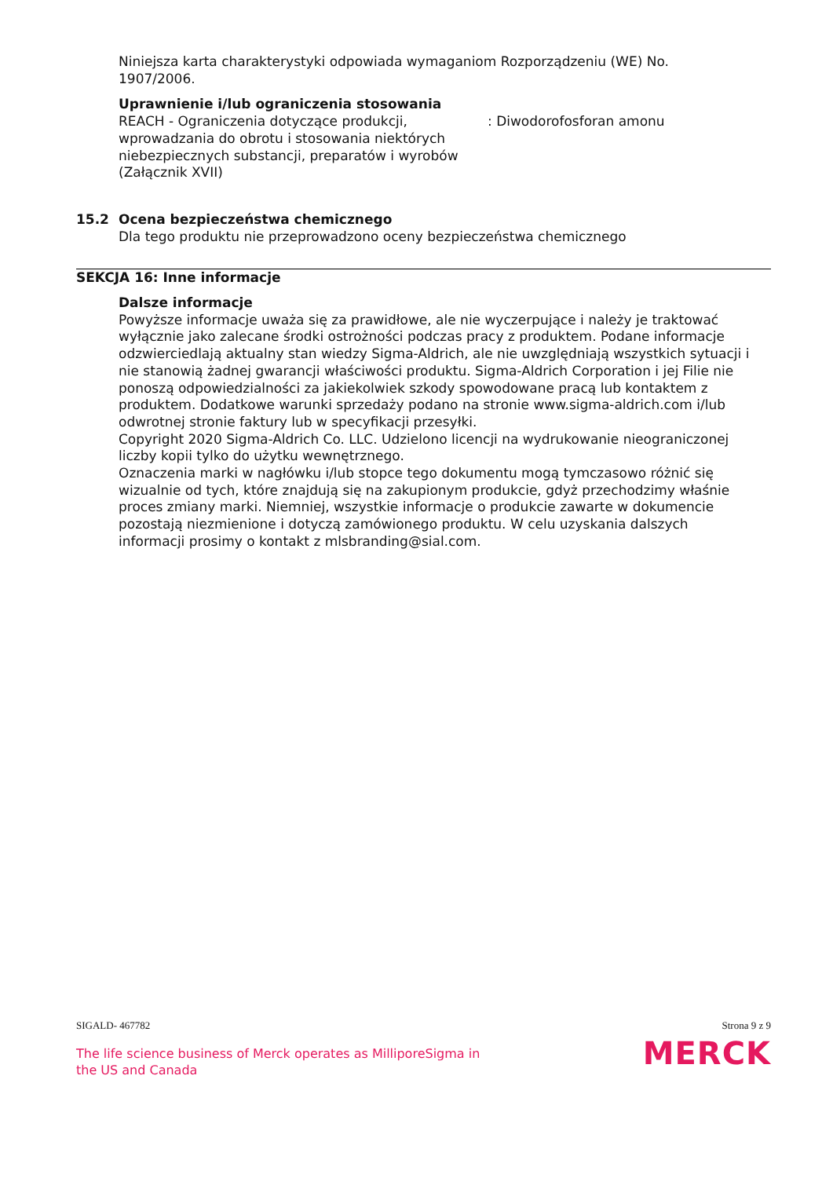Niniejsza karta charakterystyki odpowiada wymaganiom Rozporządzeniu (WE) No. 1907/2006.
Uprawnienie i/lub ograniczenia stosowania
REACH - Ograniczenia dotyczące produkcji, wprowadzania do obrotu i stosowania niektórych niebezpiecznych substancji, preparatów i wyrobów (Załącznik XVII)
: Diwodorofosforan amonu
15.2 Ocena bezpieczeństwa chemicznego
Dla tego produktu nie przeprowadzono oceny bezpieczeństwa chemicznego
SEKCJA 16: Inne informacje
Dalsze informacje
Powyższe informacje uważa się za prawidłowe, ale nie wyczerpujące i należy je traktować wyłącznie jako zalecane środki ostrożności podczas pracy z produktem. Podane informacje odzwierciedlają aktualny stan wiedzy Sigma-Aldrich, ale nie uwzględniają wszystkich sytuacji i nie stanowią żadnej gwarancji właściwości produktu. Sigma-Aldrich Corporation i jej Filie nie ponoszą odpowiedzialności za jakiekolwiek szkody spowodowane pracą lub kontaktem z produktem. Dodatkowe warunki sprzedaży podano na stronie www.sigma-aldrich.com i/lub odwrotnej stronie faktury lub w specyfikacji przesyłki.
Copyright 2020 Sigma-Aldrich Co. LLC. Udzielono licencji na wydrukowanie nieograniczonej liczby kopii tylko do użytku wewnętrznego.
Oznaczenia marki w nagłówku i/lub stopce tego dokumentu mogą tymczasowo różnić się wizualnie od tych, które znajdują się na zakupionym produkcie, gdyż przechodzimy właśnie proces zmiany marki. Niemniej, wszystkie informacje o produkcie zawarte w dokumencie pozostają niezmienione i dotyczą zamówionego produktu. W celu uzyskania dalszych informacji prosimy o kontakt z mlsbranding@sial.com.
SIGALD- 467782 Strona 9 z 9
The life science business of Merck operates as MilliporeSigma in
the US and Canada
MERCK